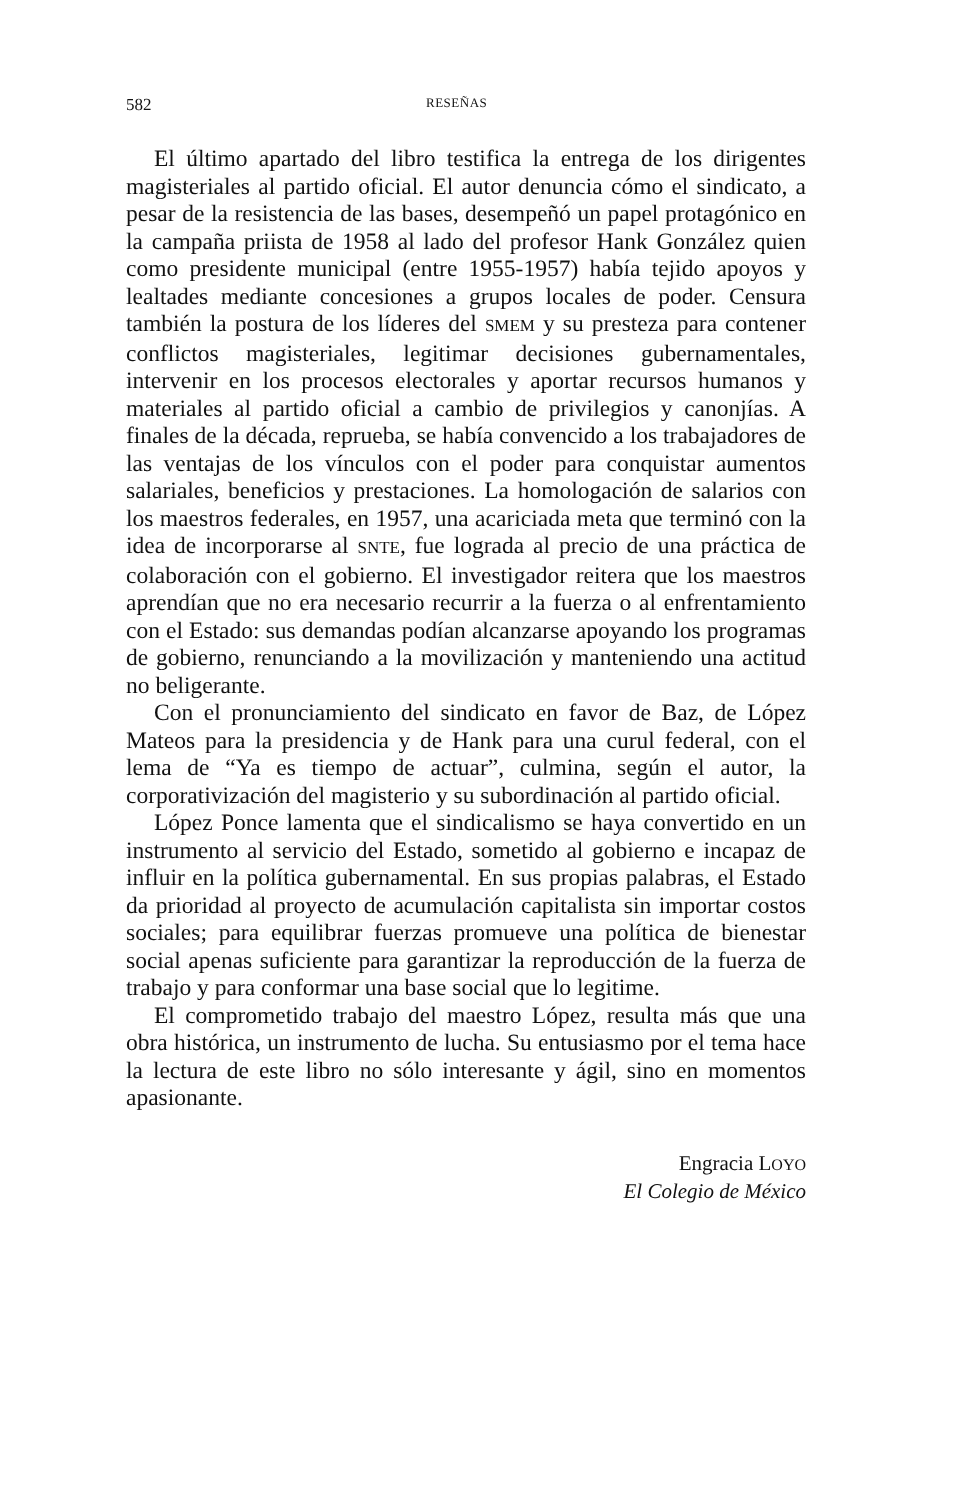582 RESEÑAS
El último apartado del libro testifica la entrega de los dirigentes magisteriales al partido oficial. El autor denuncia cómo el sindicato, a pesar de la resistencia de las bases, desempeñó un papel protagónico en la campaña priista de 1958 al lado del profesor Hank González quien como presidente municipal (entre 1955-1957) había tejido apoyos y lealtades mediante concesiones a grupos locales de poder. Censura también la postura de los líderes del SMEM y su presteza para contener conflictos magisteriales, legitimar decisiones gubernamentales, intervenir en los procesos electorales y aportar recursos humanos y materiales al partido oficial a cambio de privilegios y canonjías. A finales de la década, reprueba, se había convencido a los trabajadores de las ventajas de los vínculos con el poder para conquistar aumentos salariales, beneficios y prestaciones. La homologación de salarios con los maestros federales, en 1957, una acariciada meta que terminó con la idea de incorporarse al SNTE, fue lograda al precio de una práctica de colaboración con el gobierno. El investigador reitera que los maestros aprendían que no era necesario recurrir a la fuerza o al enfrentamiento con el Estado: sus demandas podían alcanzarse apoyando los programas de gobierno, renunciando a la movilización y manteniendo una actitud no beligerante.
Con el pronunciamiento del sindicato en favor de Baz, de López Mateos para la presidencia y de Hank para una curul federal, con el lema de “Ya es tiempo de actuar”, culmina, según el autor, la corporativización del magisterio y su subordinación al partido oficial.
López Ponce lamenta que el sindicalismo se haya convertido en un instrumento al servicio del Estado, sometido al gobierno e incapaz de influir en la política gubernamental. En sus propias palabras, el Estado da prioridad al proyecto de acumulación capitalista sin importar costos sociales; para equilibrar fuerzas promueve una política de bienestar social apenas suficiente para garantizar la reproducción de la fuerza de trabajo y para conformar una base social que lo legitime.
El comprometido trabajo del maestro López, resulta más que una obra histórica, un instrumento de lucha. Su entusiasmo por el tema hace la lectura de este libro no sólo interesante y ágil, sino en momentos apasionante.
Engracia LOYO
El Colegio de México